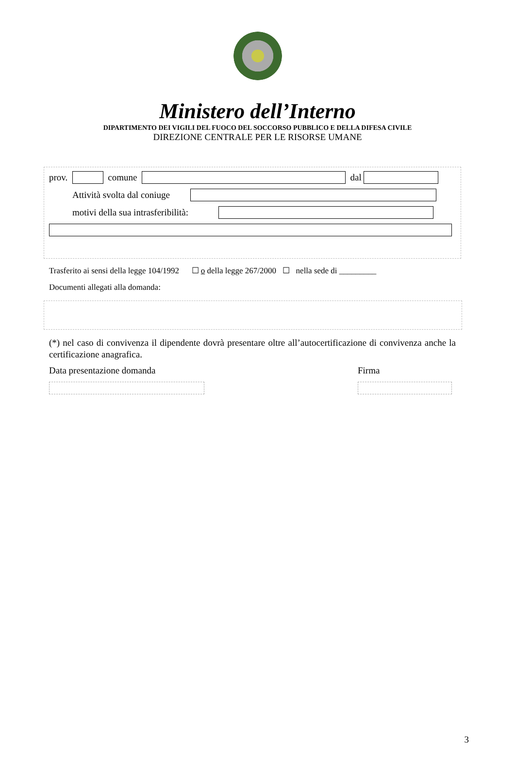Ministero dell’Interno
DIPARTIMENTO DEI VIGILI DEL FUOCO DEL SOCCORSO PUBBLICO E DELLA DIFESA CIVILE
DIREZIONE CENTRALE PER LE RISORSE UMANE
prov. comune dal
Attività svolta dal coniuge
motivi della sua intrasferibilità:
Trasferito ai sensi della legge 104/1992 ☐ o della legge 267/2000 ☐ nella sede di _________
Documenti allegati alla domanda:
(*) nel caso di convivenza il dipendente dovrà presentare oltre all’autocertificazione di convivenza anche la certificazione anagrafica.
Data presentazione domanda Firma
3